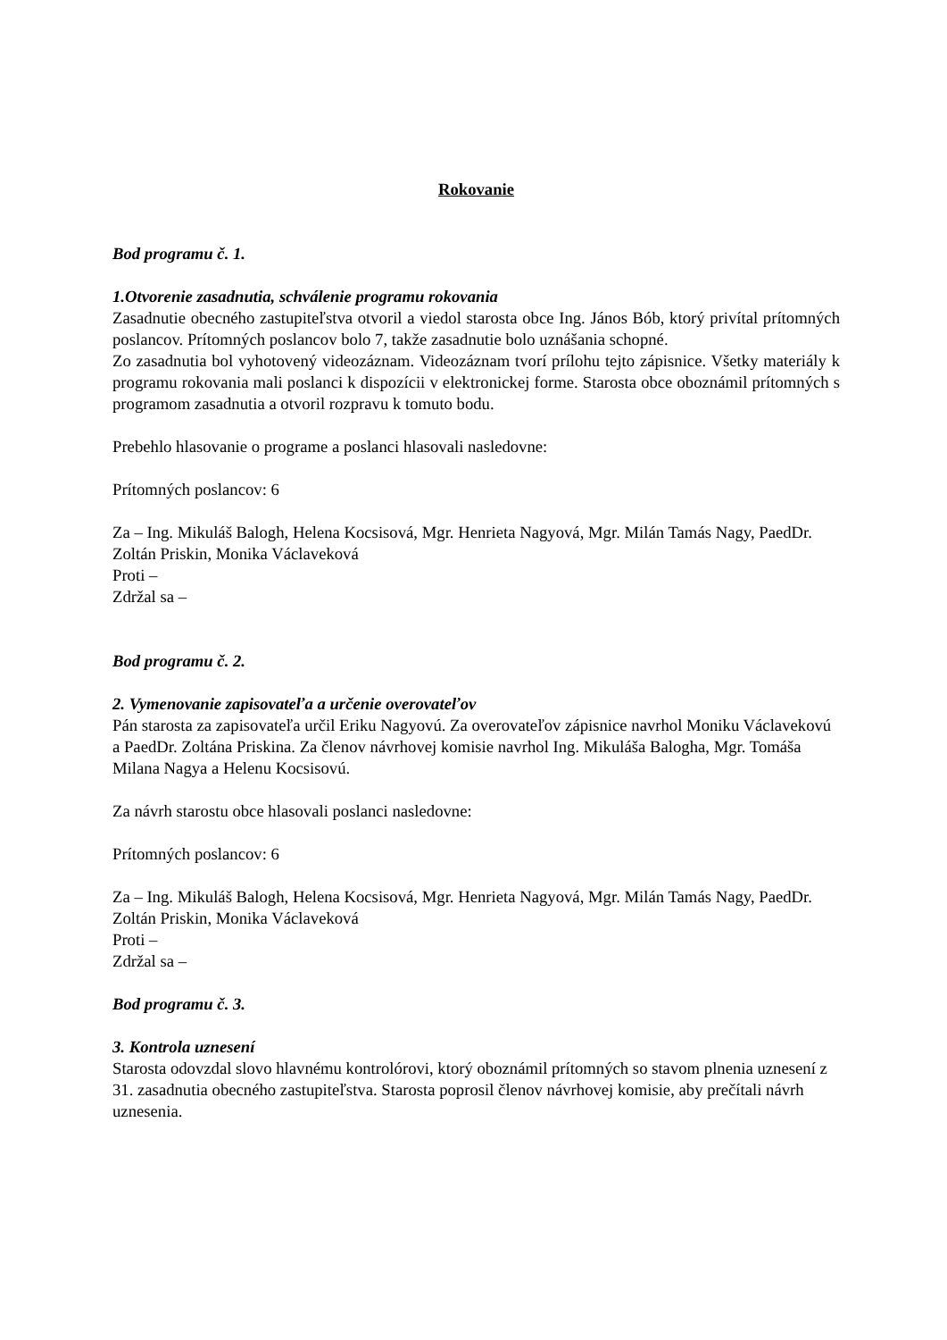Rokovanie
Bod programu č. 1.
1.Otvorenie zasadnutia, schválenie programu rokovania
Zasadnutie obecného zastupiteľstva otvoril a viedol starosta obce Ing. János Bób, ktorý privítal prítomných poslancov. Prítomných poslancov bolo 7, takže zasadnutie bolo uznášania schopné.
Zo zasadnutia bol vyhotovený videozáznam. Videozáznam tvorí prílohu tejto zápisnice. Všetky materiály k programu rokovania mali poslanci k dispozícii v elektronickej forme. Starosta obce oboznámil prítomných s programom zasadnutia a otvoril rozpravu k tomuto bodu.
Prebehlo hlasovanie o programe a poslanci hlasovali nasledovne:
Prítomných poslancov: 6
Za – Ing. Mikuláš Balogh, Helena Kocsisová, Mgr. Henrieta Nagyová, Mgr. Milán Tamás Nagy, PaedDr. Zoltán Priskin, Monika Václaveková
Proti –
Zdržal sa –
Bod programu č. 2.
2. Vymenovanie zapisovateľa a určenie overovateľov
Pán starosta za zapisovateľa určil Eriku Nagyovú. Za overovateľov zápisnice navrhol Moniku Václavekovú a PaedDr. Zoltána Priskina. Za členov návrhovej komisie navrhol Ing. Mikuláša Balogha, Mgr. Tomáša Milana Nagya a Helenu Kocsisovú.
Za návrh starostu obce hlasovali poslanci nasledovne:
Prítomných poslancov: 6
Za – Ing. Mikuláš Balogh, Helena Kocsisová, Mgr. Henrieta Nagyová, Mgr. Milán Tamás Nagy, PaedDr. Zoltán Priskin, Monika Václaveková
Proti –
Zdržal sa –
Bod programu č. 3.
3. Kontrola uznesení
Starosta odovzdal slovo hlavnému kontrolórovi, ktorý oboznámil prítomných so stavom plnenia uznesení z 31. zasadnutia obecného zastupiteľstva. Starosta poprosil členov návrhovej komisie, aby prečítali návrh uznesenia.